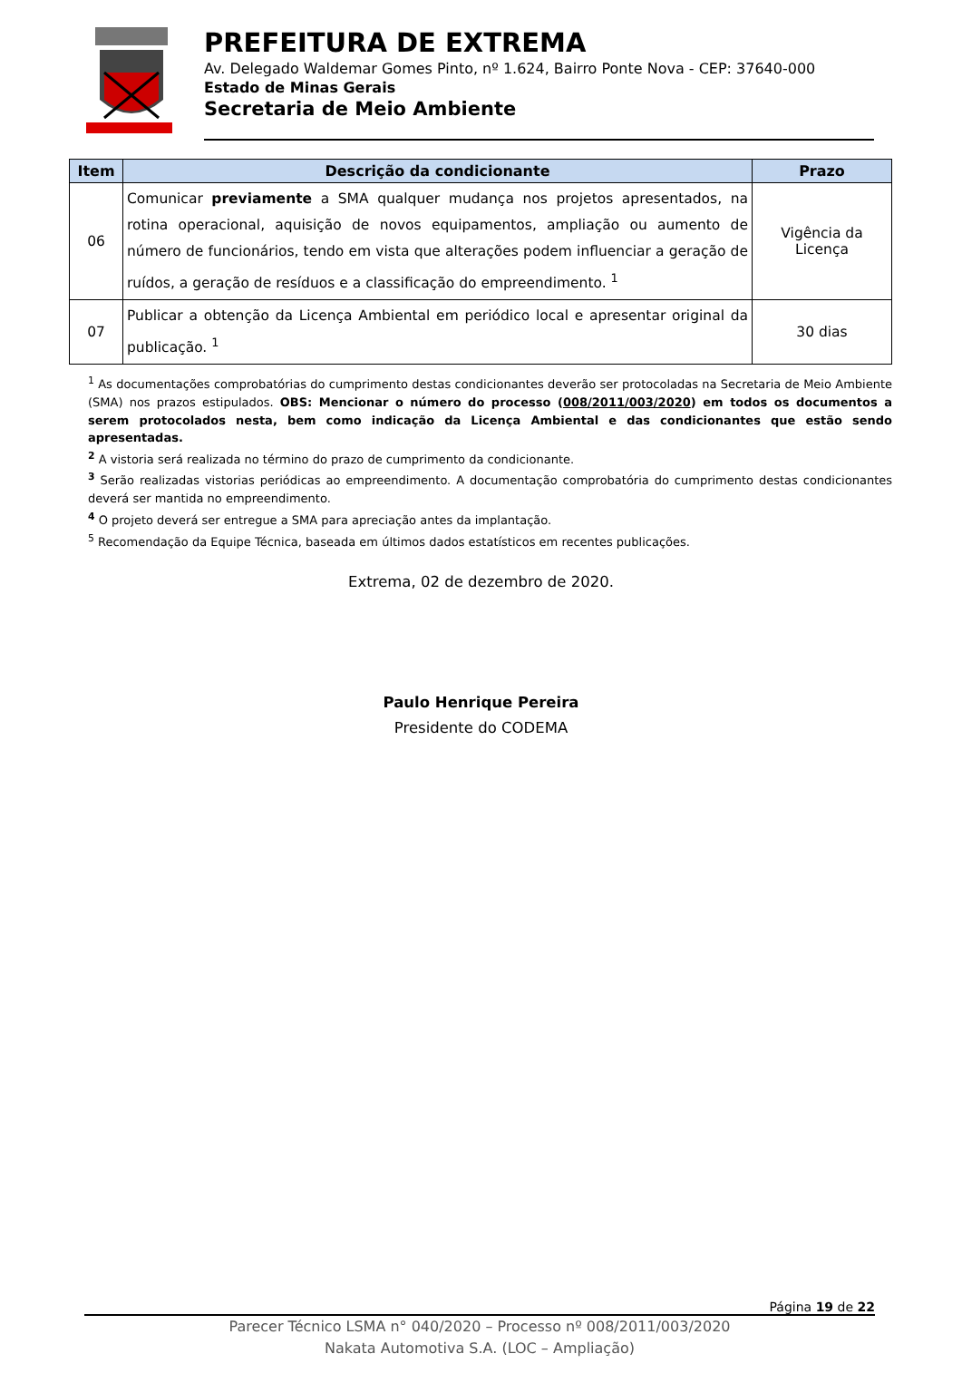PREFEITURA DE EXTREMA
Av. Delegado Waldemar Gomes Pinto, nº 1.624, Bairro Ponte Nova - CEP: 37640-000
Estado de Minas Gerais
Secretaria de Meio Ambiente
| Item | Descrição da condicionante | Prazo |
| --- | --- | --- |
| 06 | Comunicar previamente a SMA qualquer mudança nos projetos apresentados, na rotina operacional, aquisição de novos equipamentos, ampliação ou aumento de número de funcionários, tendo em vista que alterações podem influenciar a geração de ruídos, a geração de resíduos e a classificação do empreendimento. <sup>1</sup> | Vigência da Licença |
| 07 | Publicar a obtenção da Licença Ambiental em periódico local e apresentar original da publicação. <sup>1</sup> | 30 dias |
<sup>1</sup> As documentações comprobatórias do cumprimento destas condicionantes deverão ser protocoladas na Secretaria de Meio Ambiente (SMA) nos prazos estipulados. OBS: Mencionar o número do processo (008/2011/003/2020) em todos os documentos a serem protocolados nesta, bem como indicação da Licença Ambiental e das condicionantes que estão sendo apresentadas.
<sup>2</sup> A vistoria será realizada no término do prazo de cumprimento da condicionante.
<sup>3</sup> Serão realizadas vistorias periódicas ao empreendimento. A documentação comprobatória do cumprimento destas condicionantes deverá ser mantida no empreendimento.
<sup>4</sup> O projeto deverá ser entregue a SMA para apreciação antes da implantação.
<sup>5</sup> Recomendação da Equipe Técnica, baseada em últimos dados estatísticos em recentes publicações.
Extrema, 02 de dezembro de 2020.
Paulo Henrique Pereira
Presidente do CODEMA
Página 19 de 22
Parecer Técnico LSMA n° 040/2020 – Processo nº 008/2011/003/2020
Nakata Automotiva S.A. (LOC – Ampliação)